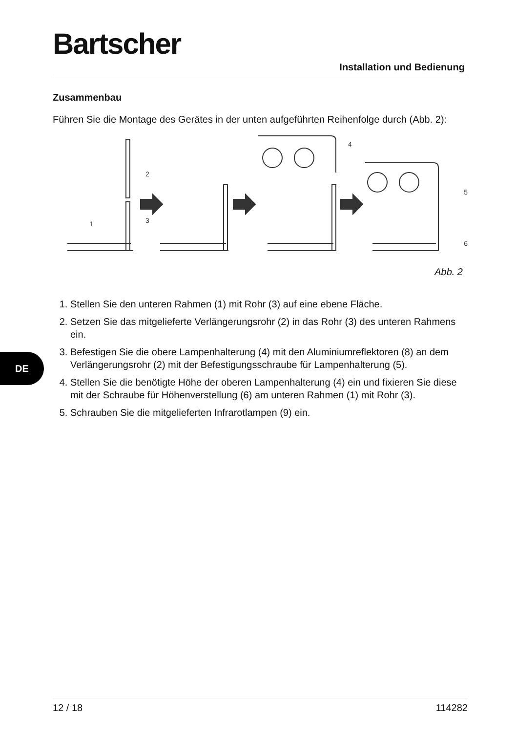Bartscher
Installation und Bedienung
Zusammenbau
Führen Sie die Montage des Gerätes in der unten aufgeführten Reihenfolge durch (Abb. 2):
2
3
1
4
5
6
Abb. 2
1. Stellen Sie den unteren Rahmen (1) mit Rohr (3) auf eine ebene Fläche.
2. Setzen Sie das mitgelieferte Verlängerungsrohr (2) in das Rohr (3) des unteren Rahmens ein.
3. Befestigen Sie die obere Lampenhalterung (4) mit den Aluminiumreflektoren (8) an dem Verlängerungsrohr (2) mit der Befestigungsschraube für Lampenhalterung (5).
4. Stellen Sie die benötigte Höhe der oberen Lampenhalterung (4) ein und fixieren Sie diese mit der Schraube für Höhenverstellung (6) am unteren Rahmen (1) mit Rohr (3).
5. Schrauben Sie die mitgelieferten Infrarotlampen (9) ein.
DE
12 / 18 114282